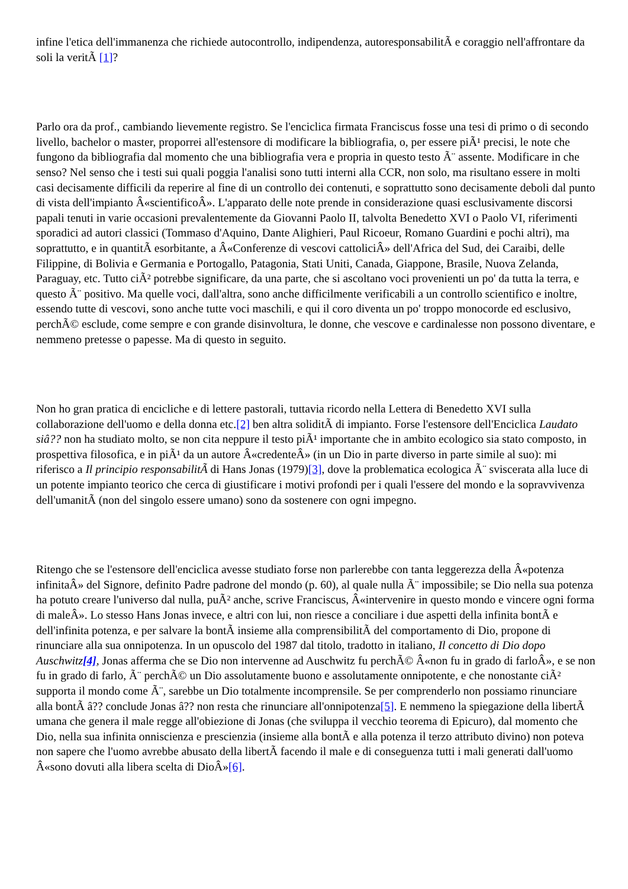infine l'etica dell'immanenza che richiede autocontrollo, indipendenza, autoresponsabilitÃ e coraggio nell'affrontare da soli la veritÃ [1]?
Parlo ora da prof., cambiando lievemente registro. Se l'enciclica firmata Franciscus fosse una tesi di primo o di secondo livello, bachelor o master, proporrei all'estensore di modificare la bibliografia, o, per essere piÃ¹ precisi, le note che fungono da bibliografia dal momento che una bibliografia vera e propria in questo testo Ã¨ assente. Modificare in che senso? Nel senso che i testi sui quali poggia l'analisi sono tutti interni alla CCR, non solo, ma risultano essere in molti casi decisamente difficili da reperire al fine di un controllo dei contenuti, e soprattutto sono decisamente deboli dal punto di vista dell'impianto Â«scientificoÂ». L'apparato delle note prende in considerazione quasi esclusivamente discorsi papali tenuti in varie occasioni prevalentemente da Giovanni Paolo II, talvolta Benedetto XVI o Paolo VI, riferimenti sporadici ad autori classici (Tommaso d'Aquino, Dante Alighieri, Paul Ricoeur, Romano Guardini e pochi altri), ma soprattutto, e in quantitÃ esorbitante, a Â«Conferenze di vescovi cattoliciÂ» dell'Africa del Sud, dei Caraibi, delle Filippine, di Bolivia e Germania e Portogallo, Patagonia, Stati Uniti, Canada, Giappone, Brasile, Nuova Zelanda, Paraguay, etc. Tutto ciÃ² potrebbe significare, da una parte, che si ascoltano voci provenienti un po' da tutta la terra, e questo Ã¨ positivo. Ma quelle voci, dall'altra, sono anche difficilmente verificabili a un controllo scientifico e inoltre, essendo tutte di vescovi, sono anche tutte voci maschili, e qui il coro diventa un po' troppo monocorde ed esclusivo, perchÃ© esclude, come sempre e con grande disinvoltura, le donne, che vescove e cardinalesse non possono diventare, e nemmeno pretesse o papesse. Ma di questo in seguito.
Non ho gran pratica di encicliche e di lettere pastorali, tuttavia ricordo nella Lettera di Benedetto XVI sulla collaborazione dell'uomo e della donna etc.[2] ben altra soliditÃ di impianto. Forse l'estensore dell'Enciclica Laudato siâ?? non ha studiato molto, se non cita neppure il testo piÃ¹ importante che in ambito ecologico sia stato composto, in prospettiva filosofica, e in piÃ¹ da un autore Â«credenteÂ» (in un Dio in parte diverso in parte simile al suo): mi riferisco a Il principio responsabilitÃ di Hans Jonas (1979)[3], dove la problematica ecologica Ã¨ sviscerata alla luce di un potente impianto teorico che cerca di giustificare i motivi profondi per i quali l'essere del mondo e la sopravvivenza dell'umanitÃ (non del singolo essere umano) sono da sostenere con ogni impegno.
Ritengo che se l'estensore dell'enciclica avesse studiato forse non parlerebbe con tanta leggerezza della Â«potenza infinitaÂ» del Signore, definito Padre padrone del mondo (p. 60), al quale nulla Ã¨ impossibile; se Dio nella sua potenza ha potuto creare l'universo dal nulla, puÃ² anche, scrive Franciscus, Â«intervenire in questo mondo e vincere ogni forma di maleÂ». Lo stesso Hans Jonas invece, e altri con lui, non riesce a conciliare i due aspetti della infinita bontÃ e dell'infinita potenza, e per salvare la bontÃ insieme alla comprensibilitÃ del comportamento di Dio, propone di rinunciare alla sua onnipotenza. In un opuscolo del 1987 dal titolo, tradotto in italiano, Il concetto di Dio dopo Auschwitz[4], Jonas afferma che se Dio non intervenne ad Auschwitz fu perchÃ© Â«non fu in grado di farloÂ», e se non fu in grado di farlo, Ã¨ perchÃ© un Dio assolutamente buono e assolutamente onnipotente, e che nonostante ciÃ² supporta il mondo come Ã¨, sarebbe un Dio totalmente incomprensile. Se per comprenderlo non possiamo rinunciare alla bontÃ â?? conclude Jonas â?? non resta che rinunciare all'onnipotenza[5]. E nemmeno la spiegazione della libertÃ umana che genera il male regge all'obiezione di Jonas (che sviluppa il vecchio teorema di Epicuro), dal momento che Dio, nella sua infinita onniscienza e prescienzia (insieme alla bontÃ e alla potenza il terzo attributo divino) non poteva non sapere che l'uomo avrebbe abusato della libertÃ facendo il male e di conseguenza tutti i mali generati dall'uomo Â«sono dovuti alla libera scelta di DioÂ»[6].